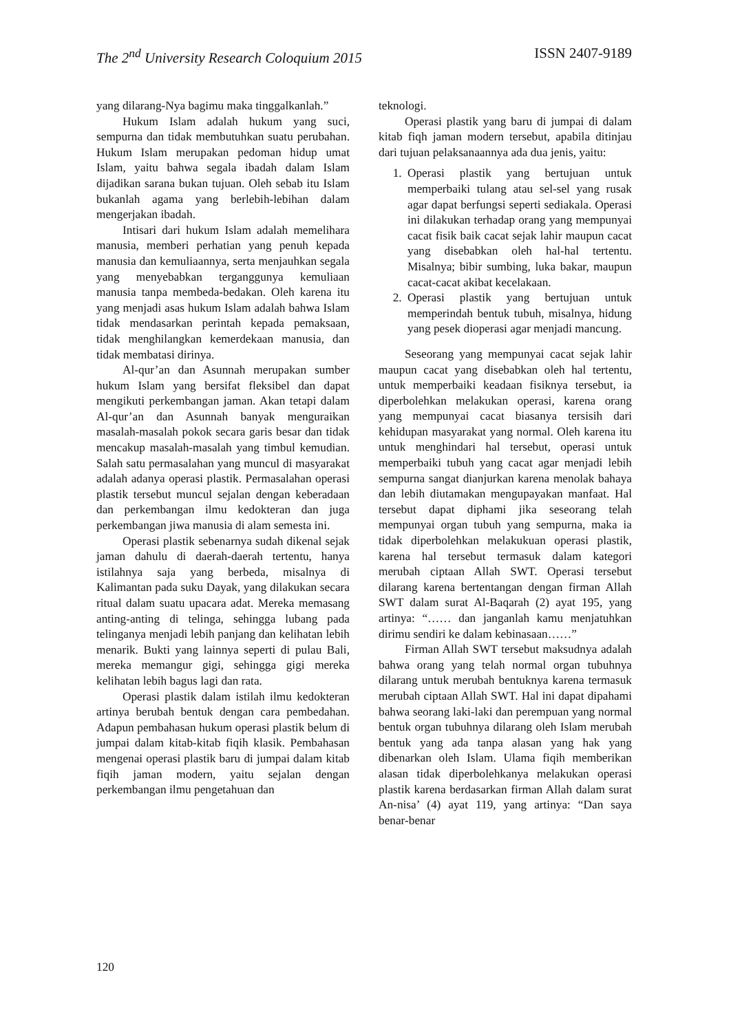The 2<sup>nd</sup> University Research Coloquium 2015 ISSN 2407-9189
yang dilarang-Nya bagimu maka tinggalkanlah.”
Hukum Islam adalah hukum yang suci, sempurna dan tidak membutuhkan suatu perubahan. Hukum Islam merupakan pedoman hidup umat Islam, yaitu bahwa segala ibadah dalam Islam dijadikan sarana bukan tujuan. Oleh sebab itu Islam bukanlah agama yang berlebih-lebihan dalam mengerjakan ibadah.
Intisari dari hukum Islam adalah memelihara manusia, memberi perhatian yang penuh kepada manusia dan kemuliaannya, serta menjauhkan segala yang menyebabkan terganggunya kemuliaan manusia tanpa membeda-bedakan. Oleh karena itu yang menjadi asas hukum Islam adalah bahwa Islam tidak mendasarkan perintah kepada pemaksaan, tidak menghilangkan kemerdekaan manusia, dan tidak membatasi dirinya.
Al-qur’an dan Asunnah merupakan sumber hukum Islam yang bersifat fleksibel dan dapat mengikuti perkembangan jaman. Akan tetapi dalam Al-qur’an dan Asunnah banyak menguraikan masalah-masalah pokok secara garis besar dan tidak mencakup masalah-masalah yang timbul kemudian. Salah satu permasalahan yang muncul di masyarakat adalah adanya operasi plastik. Permasalahan operasi plastik tersebut muncul sejalan dengan keberadaan dan perkembangan ilmu kedokteran dan juga perkembangan jiwa manusia di alam semesta ini.
Operasi plastik sebenarnya sudah dikenal sejak jaman dahulu di daerah-daerah tertentu, hanya istilahnya saja yang berbeda, misalnya di Kalimantan pada suku Dayak, yang dilakukan secara ritual dalam suatu upacara adat. Mereka memasang anting-anting di telinga, sehingga lubang pada telinganya menjadi lebih panjang dan kelihatan lebih menarik. Bukti yang lainnya seperti di pulau Bali, mereka memangur gigi, sehingga gigi mereka kelihatan lebih bagus lagi dan rata.
Operasi plastik dalam istilah ilmu kedokteran artinya berubah bentuk dengan cara pembedahan. Adapun pembahasan hukum operasi plastik belum di jumpai dalam kitab-kitab fiqih klasik. Pembahasan mengenai operasi plastik baru di jumpai dalam kitab fiqih jaman modern, yaitu sejalan dengan perkembangan ilmu pengetahuan dan
teknologi.
Operasi plastik yang baru di jumpai di dalam kitab fiqh jaman modern tersebut, apabila ditinjau dari tujuan pelaksanaannya ada dua jenis, yaitu:
1. Operasi plastik yang bertujuan untuk memperbaiki tulang atau sel-sel yang rusak agar dapat berfungsi seperti sediakala. Operasi ini dilakukan terhadap orang yang mempunyai cacat fisik baik cacat sejak lahir maupun cacat yang disebabkan oleh hal-hal tertentu. Misalnya; bibir sumbing, luka bakar, maupun cacat-cacat akibat kecelakaan.
2. Operasi plastik yang bertujuan untuk memperindah bentuk tubuh, misalnya, hidung yang pesek dioperasi agar menjadi mancung.
Seseorang yang mempunyai cacat sejak lahir maupun cacat yang disebabkan oleh hal tertentu, untuk memperbaiki keadaan fisiknya tersebut, ia diperbolehkan melakukan operasi, karena orang yang mempunyai cacat biasanya tersisih dari kehidupan masyarakat yang normal. Oleh karena itu untuk menghindari hal tersebut, operasi untuk memperbaiki tubuh yang cacat agar menjadi lebih sempurna sangat dianjurkan karena menolak bahaya dan lebih diutamakan mengupayakan manfaat. Hal tersebut dapat diphami jika seseorang telah mempunyai organ tubuh yang sempurna, maka ia tidak diperbolehkan melakukuan operasi plastik, karena hal tersebut termasuk dalam kategori merubah ciptaan Allah SWT. Operasi tersebut dilarang karena bertentangan dengan firman Allah SWT dalam surat Al-Baqarah (2) ayat 195, yang artinya: “…… dan janganlah kamu menjatuhkan dirimu sendiri ke dalam kebinasaan……”
Firman Allah SWT tersebut maksudnya adalah bahwa orang yang telah normal organ tubuhnya dilarang untuk merubah bentuknya karena termasuk merubah ciptaan Allah SWT. Hal ini dapat dipahami bahwa seorang laki-laki dan perempuan yang normal bentuk organ tubuhnya dilarang oleh Islam merubah bentuk yang ada tanpa alasan yang hak yang dibenarkan oleh Islam. Ulama fiqih memberikan alasan tidak diperbolehkanya melakukan operasi plastik karena berdasarkan firman Allah dalam surat An-nisa’ (4) ayat 119, yang artinya: “Dan saya benar-benar
120